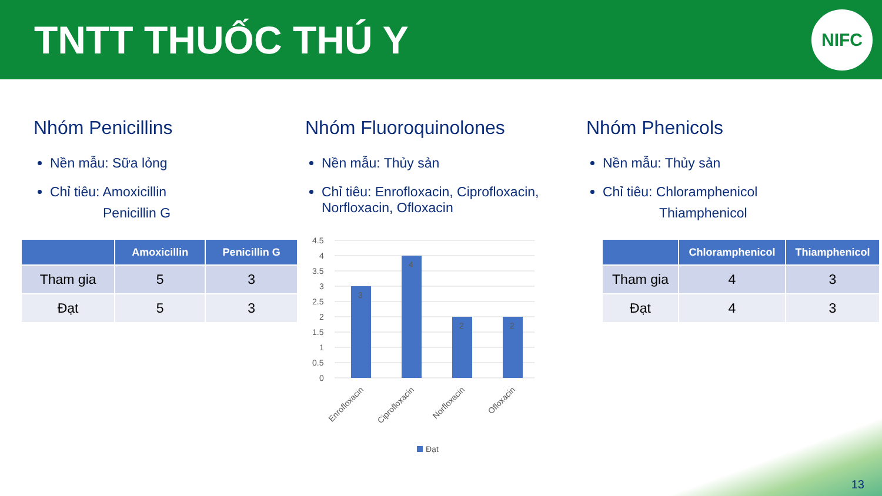TNTT THUỐC THÚ Y
NIFC
Nhóm Penicillins
Nền mẫu: Sữa lỏng
Chỉ tiêu: Amoxicillin
Penicillin G
| | Amoxicillin | Penicillin G |
| --- | --- | --- |
| Tham gia | 5 | 3 |
| Đạt | 5 | 3 |
Nhóm Fluoroquinolones
Nền mẫu: Thủy sản
Chỉ tiêu: Enrofloxacin, Ciprofloxacin, Norfloxacin, Ofloxacin
4.5
4
3.5
3
2.5
2
1.5
1
0.5
0
3
4
2
2
Enrofloxacin
Ciprofloxacin
Norfloxacin
Ofloxacin
Đạt
Nhóm Phenicols
Nền mẫu: Thủy sản
Chỉ tiêu: Chloramphenicol
Thiamphenicol
| | Chloramphenicol | Thiamphenicol |
| --- | --- | --- |
| Tham gia | 4 | 3 |
| Đạt | 4 | 3 |
13